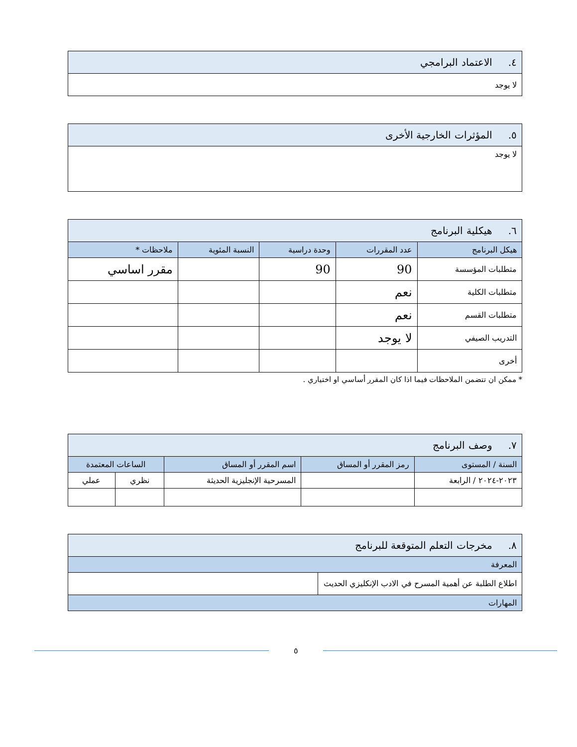| ٤. الاعتماد البرامجي |
| لا يوجد |
| ٥. المؤثرات الخارجية الأخرى |
| لا يوجد |
| ٦. هيكلية البرنامج | | | | |
| هيكل البرنامج | عدد المقررات | وحدة دراسية | النسبة المئوية | ملاحظات * |
| متطلبات المؤسسة | 90 | 90 | | مقرر اساسي |
| متطلبات الكلية | نعم | | | |
| متطلبات القسم | نعم | | | |
| التدريب الصيفي | لا يوجد | | | |
| أخرى | | | | |
* ممكن ان تتضمن الملاحظات فيما اذا كان المقرر أساسي او اختياري .
| ٧. وصف البرنامج | | | | |
| السنة / المستوى | رمز المقرر أو المساق | اسم المقرر أو المساق | الساعات المعتمدة | |
| ٢٠٢٣-٢٠٢٤ / الرابعة | | المسرحية الإنجليزية الحديثة | نظري | عملي |
| ٨. مخرجات التعلم المتوقعة للبرنامج | |
| المعرفة | |
| اطلاع الطلبة عن أهمية المسرح في الادب الإنكليزي الحديث | |
| المهارات | |
٥